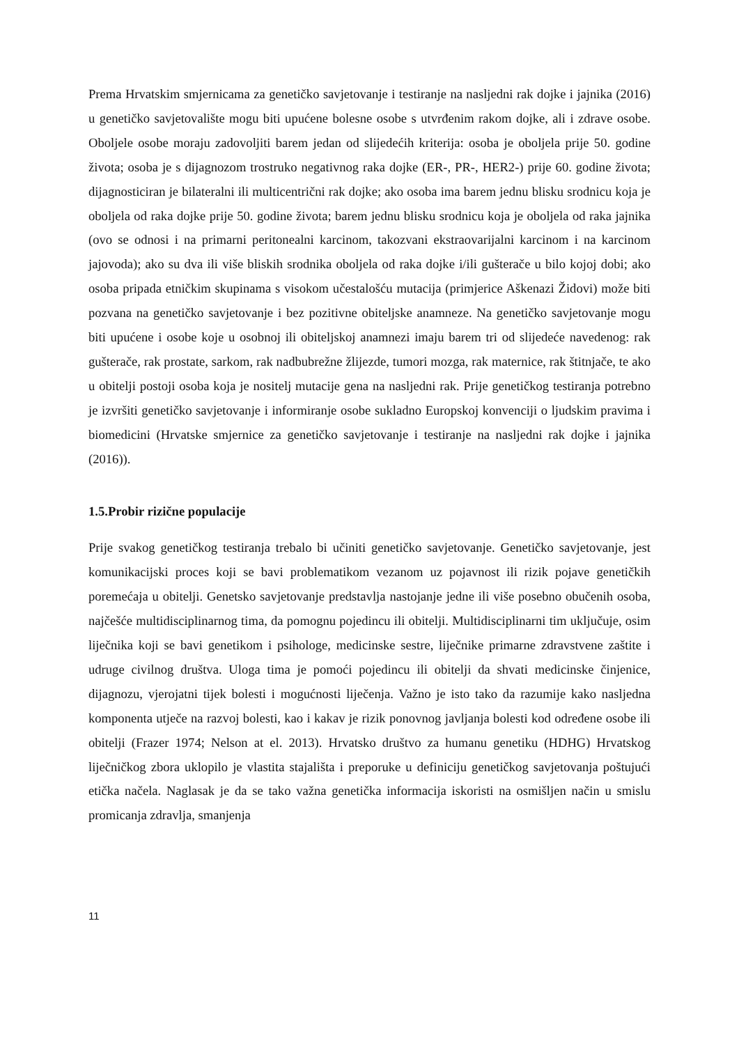Prema Hrvatskim smjernicama za genetičko savjetovanje i testiranje na nasljedni rak dojke i jajnika (2016) u genetičko savjetovalište mogu biti upućene bolesne osobe s utvrđenim rakom dojke, ali i zdrave osobe. Oboljele osobe moraju zadovoljiti barem jedan od slijedećih kriterija: osoba je oboljela prije 50. godine života; osoba je s dijagnozom trostruko negativnog raka dojke (ER-, PR-, HER2-) prije 60. godine života; dijagnosticiran je bilateralni ili multicentrični rak dojke; ako osoba ima barem jednu blisku srodnicu koja je oboljela od raka dojke prije 50. godine života; barem jednu blisku srodnicu koja je oboljela od raka jajnika (ovo se odnosi i na primarni peritonealni karcinom, takozvani ekstraovarijalni karcinom i na karcinom jajovoda); ako su dva ili više bliskih srodnika oboljela od raka dojke i/ili gušterače u bilo kojoj dobi; ako osoba pripada etničkim skupinama s visokom učestalošću mutacija (primjerice Aškenazi Židovi) može biti pozvana na genetičko savjetovanje i bez pozitivne obiteljske anamneze. Na genetičko savjetovanje mogu biti upućene i osobe koje u osobnoj ili obiteljskoj anamnezi imaju barem tri od slijedeće navedenog: rak gušterače, rak prostate, sarkom, rak nadbubrežne žlijezde, tumori mozga, rak maternice, rak štitnjače, te ako u obitelji postoji osoba koja je nositelj mutacije gena na nasljedni rak. Prije genetičkog testiranja potrebno je izvršiti genetičko savjetovanje i informiranje osobe sukladno Europskoj konvenciji o ljudskim pravima i biomedicini (Hrvatske smjernice za genetičko savjetovanje i testiranje na nasljedni rak dojke i jajnika (2016)).
1.5.Probir rizične populacije
Prije svakog genetičkog testiranja trebalo bi učiniti genetičko savjetovanje. Genetičko savjetovanje, jest komunikacijski proces koji se bavi problematikom vezanom uz pojavnost ili rizik pojave genetičkih poremećaja u obitelji. Genetsko savjetovanje predstavlja nastojanje jedne ili više posebno obučenih osoba, najčešće multidisciplinarnog tima, da pomognu pojedincu ili obitelji. Multidisciplinarni tim uključuje, osim liječnika koji se bavi genetikom i psihologe, medicinske sestre, liječnike primarne zdravstvene zaštite i udruge civilnog društva. Uloga tima je pomoći pojedincu ili obitelji da shvati medicinske činjenice, dijagnozu, vjerojatni tijek bolesti i mogućnosti liječenja. Važno je isto tako da razumije kako nasljedna komponenta utječe na razvoj bolesti, kao i kakav je rizik ponovnog javljanja bolesti kod određene osobe ili obitelji (Frazer 1974; Nelson at el. 2013). Hrvatsko društvo za humanu genetiku (HDHG) Hrvatskog liječničkog zbora uklopilo je vlastita stajališta i preporuke u definiciju genetičkog savjetovanja poštujući etička načela. Naglasak je da se tako važna genetička informacija iskoristi na osmišljen način u smislu promicanja zdravlja, smanjenja
11